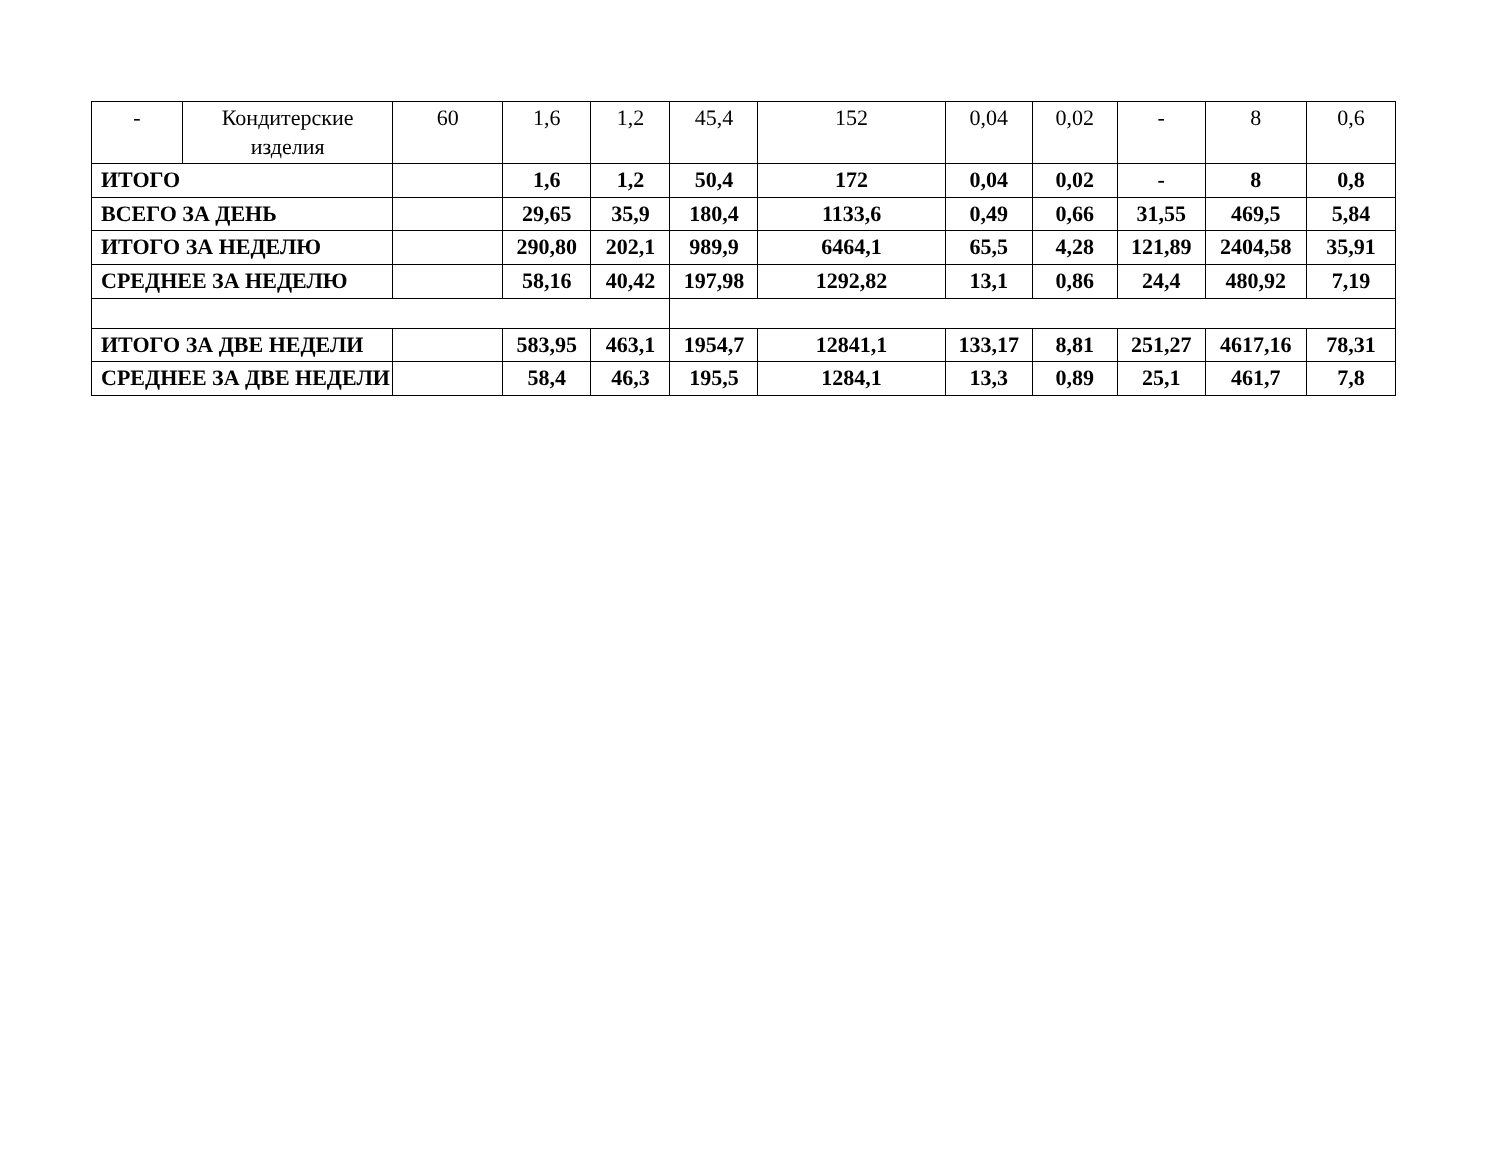| - | Кондитерские изделия | 60 | 1,6 | 1,2 | 45,4 | 152 | 0,04 | 0,02 | - | 8 | 0,6 |
| ИТОГО | | | 1,6 | 1,2 | 50,4 | 172 | 0,04 | 0,02 | - | 8 | 0,8 |
| ВСЕГО ЗА ДЕНЬ | | | 29,65 | 35,9 | 180,4 | 1133,6 | 0,49 | 0,66 | 31,55 | 469,5 | 5,84 |
| ИТОГО ЗА НЕДЕЛЮ | | | 290,80 | 202,1 | 989,9 | 6464,1 | 65,5 | 4,28 | 121,89 | 2404,58 | 35,91 |
| СРЕДНЕЕ ЗА НЕДЕЛЮ | | | 58,16 | 40,42 | 197,98 | 1292,82 | 13,1 | 0,86 | 24,4 | 480,92 | 7,19 |
| ИТОГО ЗА ДВЕ НЕДЕЛИ | | | 583,95 | 463,1 | 1954,7 | 12841,1 | 133,17 | 8,81 | 251,27 | 4617,16 | 78,31 |
| СРЕДНЕЕ ЗА ДВЕ НЕДЕЛИ | | | 58,4 | 46,3 | 195,5 | 1284,1 | 13,3 | 0,89 | 25,1 | 461,7 | 7,8 |